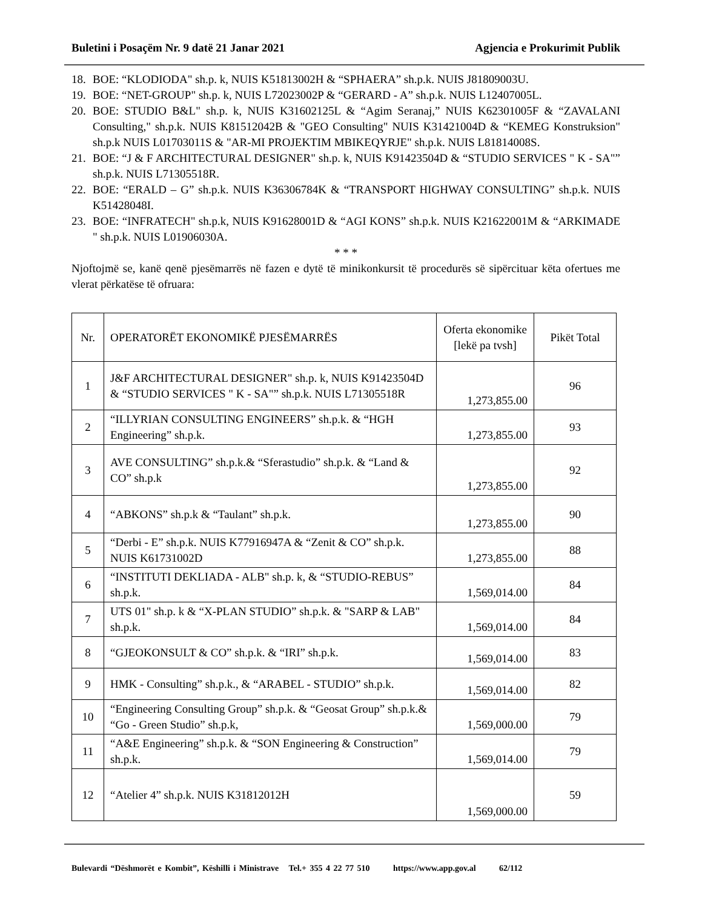Buletini i Posaçëm Nr. 9 datë 21 Janar 2021 Agjencia e Prokurimit Publik
18. BOE: “KLODIODA" sh.p. k, NUIS K51813002H & “SPHAERA” sh.p.k. NUIS J81809003U.
19. BOE: “NET-GROUP" sh.p. k, NUIS L72023002P & “GERARD - A” sh.p.k. NUIS L12407005L.
20. BOE: STUDIO B&L" sh.p. k, NUIS K31602125L & “Agim Seranaj,” NUIS K62301005F & “ZAVALANI Consulting," sh.p.k. NUIS K81512042B & "GEO Consulting" NUIS K31421004D & “KEMEG Konstruksion" sh.p.k NUIS L01703011S & "AR-MI PROJEKTIM MBIKEQYRJE" sh.p.k. NUIS L81814008S.
21. BOE: “J & F ARCHITECTURAL DESIGNER" sh.p. k, NUIS K91423504D & “STUDIO SERVICES " K - SA"” sh.p.k. NUIS L71305518R.
22. BOE: “ERALD – G” sh.p.k. NUIS K36306784K & “TRANSPORT HIGHWAY CONSULTING” sh.p.k. NUIS K51428048I.
23. BOE: “INFRATECH" sh.p.k, NUIS K91628001D & “AGI KONS” sh.p.k. NUIS K21622001M & “ARKIMADE " sh.p.k. NUIS L01906030A.
* * *
Njoftojmë se, kanë qenë pjesëmarrës në fazen e dytë të minikonkursit të procedurës së sipërcituar këta ofertues me vlerat përkatëse të ofruara:
| Nr. | OPERATORËT EKONOMIKË PJESËMARRËS | Oferta ekonomike [lekë pa tvsh] | Pikët Total |
| --- | --- | --- | --- |
| 1 | J&F ARCHITECTURAL DESIGNER" sh.p. k, NUIS K91423504D & “STUDIO SERVICES " K - SA"” sh.p.k. NUIS L71305518R | 1,273,855.00 | 96 |
| 2 | “ILLYRIAN CONSULTING ENGINEERS” sh.p.k. & “HGH Engineering” sh.p.k. | 1,273,855.00 | 93 |
| 3 | AVE CONSULTING” sh.p.k.& “Sferastudio” sh.p.k. & “Land & CO” sh.p.k | 1,273,855.00 | 92 |
| 4 | “ABKONS” sh.p.k & “Taulant” sh.p.k. | 1,273,855.00 | 90 |
| 5 | “Derbi - E” sh.p.k. NUIS K77916947A & “Zenit & CO” sh.p.k. NUIS K61731002D | 1,273,855.00 | 88 |
| 6 | “INSTITUTI DEKLIADA - ALB" sh.p. k, & “STUDIO-REBUS” sh.p.k. | 1,569,014.00 | 84 |
| 7 | UTS 01" sh.p. k & “X-PLAN STUDIO” sh.p.k. & "SARP & LAB" sh.p.k. | 1,569,014.00 | 84 |
| 8 | “GJEOKONSULT & CO” sh.p.k. & “IRI” sh.p.k. | 1,569,014.00 | 83 |
| 9 | HMK - Consulting” sh.p.k., & “ARABEL - STUDIO” sh.p.k. | 1,569,014.00 | 82 |
| 10 | “Engineering Consulting Group” sh.p.k. & “Geosat Group” sh.p.k.& “Go - Green Studio” sh.p.k, | 1,569,000.00 | 79 |
| 11 | “A&E Engineering” sh.p.k. & “SON Engineering & Construction” sh.p.k. | 1,569,014.00 | 79 |
| 12 | “Atelier 4” sh.p.k. NUIS K31812012H | 1,569,000.00 | 59 |
Bulevardi “Dëshmorët e Kombit”, Këshilli i Ministrave Tel.+ 355 4 22 77 510 https://www.app.gov.al 62/112